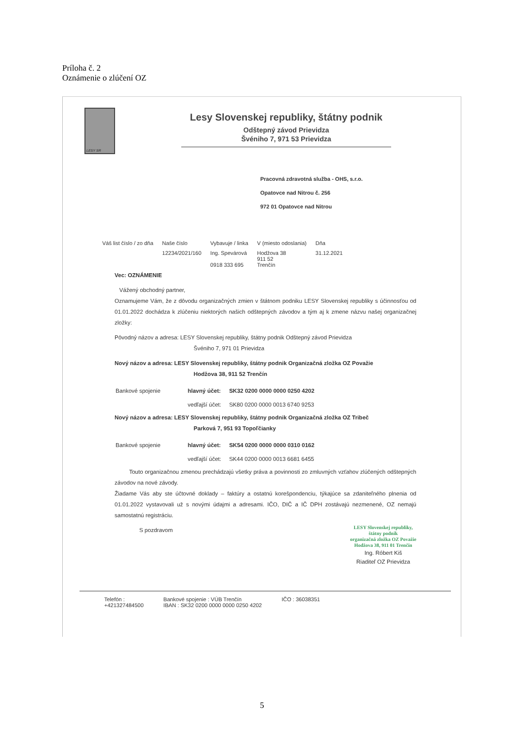Príloha č. 2
Oznámenie o zlúčení OZ
LESY SR
Lesy Slovenskej republiky, štátny podnik
Odštepný závod Prievidza
Švéniho 7, 971 53 Prievidza
Pracovná zdravotná služba - OHS, s.r.o.
Opatovce nad Nitrou č. 256
972 01 Opatovce nad Nitrou
| Váš list číslo / zo dňa | Naše číslo | Vybavuje / linka | V (miesto odoslania) | Dňa |
| --- | --- | --- | --- | --- |
| | 12234/2021/160 | Ing. Spevárová 0918 333 695 | Hodžova 38 911 52 Trenčín | 31.12.2021 |
Vec: OZNÁMENIE
Vážený obchodný partner,
Oznamujeme Vám, že z dôvodu organizačných zmien v štátnom podniku LESY Slovenskej republiky s účinnosťou od 01.01.2022 dochádza k zlúčeniu niektorých našich odštepných závodov a tým aj k zmene názvu našej organizačnej zložky:
Pôvodný názov a adresa: LESY Slovenskej republiky, štátny podnik Odštepný závod Prievidza
Švéniho 7, 971 01 Prievidza
Nový názov a adresa: LESY Slovenskej republiky, štátny podnik Organizačná zložka OZ Považie
Hodžova 38, 911 52 Trenčín
| Bankové spojenie | hlavný účet: | SK32 0200 0000 0000 0250 4202 |
| | vedľajší účet: | SK80 0200 0000 0013 6740 9253 |
Nový názov a adresa: LESY Slovenskej republiky, štátny podnik Organizačná zložka OZ Tribeč
Parková 7, 951 93 Topoľčianky
| Bankové spojenie | hlavný účet: | SK54 0200 0000 0000 0310 0162 |
| | vedľajší účet: | SK44 0200 0000 0013 6681 6455 |
Touto organizačnou zmenou prechádzajú všetky práva a povinnosti zo zmluvných vzťahov zlúčených odštepných závodov na nové závody.
Žiadame Vás aby ste účtovné doklady – faktúry a ostatnú korešpondenciu, týkajúce sa zdaniteľného plnenia od 01.01.2022 vystavovali už s novými údajmi a adresami. IČO, DIČ a IČ DPH zostávajú nezmenené, OZ nemajú samostatnú registráciu.
S pozdravom
LESY Slovenskej republiky,
štátny podnik
organizačná zložka OZ Považie
Hodžova 38, 911 01 Trenčín
Ing. Róbert Kiš
Riaditeľ OZ Prievidza
Telefón :
+421327484500
Bankové spojenie : VÚB Trenčín
IBAN : SK32 0200 0000 0000 0250 4202
IČO : 36038351
5